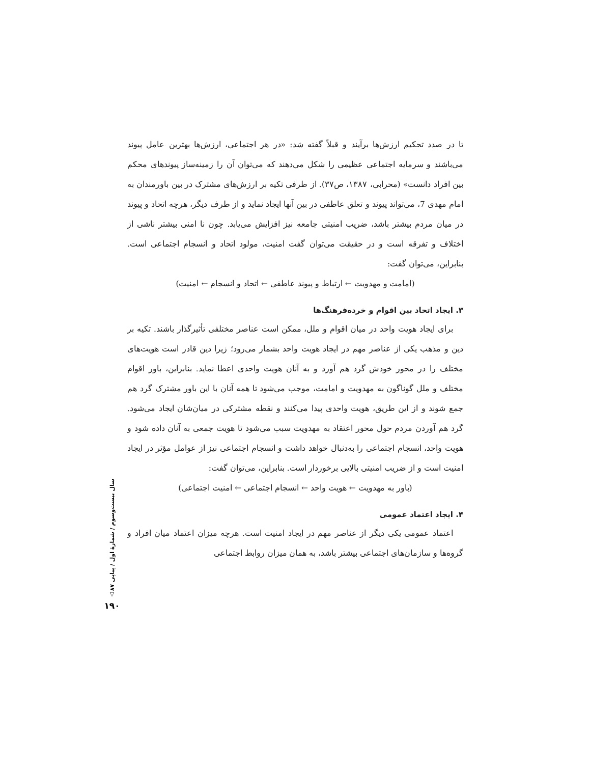تا در صدد تحکیم ارزش‌ها برآیند و قبلاً گفته شد: «در هر اجتماعی، ارزش‌ها بهترین عامل پیوند می‌باشند و سرمایه اجتماعی عظیمی را شکل می‌دهند که می‌توان آن را زمینه‌ساز پیوندهای محکم بین افراد دانست» (محرابی، ۱۳۸۷، ص۳۷). از طرفی تکیه بر ارزش‌های مشترک در بین باورمندان به امام مهدی 7، می‌تواند پیوند و تعلق عاطفی در بین آنها ایجاد نماید و از طرف دیگر، هرچه اتحاد و پیوند در میان مردم بیشتر باشد، ضریب امنیتی جامعه نیز افزایش می‌یابد. چون نا امنی بیشتر ناشی از اختلاف و تفرقه است و در حقیقت می‌توان گفت امنیت، مولود اتحاد و انسجام اجتماعی است. بنابراین، می‌توان گفت:
(امامت و مهدویت ← ارتباط و پیوند عاطفی ← اتحاد و انسجام ← امنیت)
۳. ایجاد اتحاد بین اقوام و خرده‌فرهنگ‌ها
برای ایجاد هویت واحد در میان اقوام و ملل، ممکن است عناصر مختلفی تأثیرگذار باشند. تکیه بر دین و مذهب یکی از عناصر مهم در ایجاد هویت واحد بشمار می‌رود؛ زیرا دین قادر است هویت‌های مختلف را در محور خودش گرد هم آورد و به آنان هویت واحدی اعطا نماید. بنابراین، باور اقوام مختلف و ملل گوناگون به مهدویت و امامت، موجب می‌شود تا همه آنان با این باور مشترک گرد هم جمع شوند و از این طریق، هویت واحدی پیدا می‌کنند و نقطه مشترکی در میان‌شان ایجاد می‌شود. گرد هم آوردن مردم حول محور اعتقاد به مهدویت سبب می‌شود تا هویت جمعی به آنان داده شود و هویت واحد، انسجام اجتماعی را به‌دنبال خواهد داشت و انسجام اجتماعی نیز از عوامل مؤثر در ایجاد امنیت است و از ضریب امنیتی بالایی برخوردار است. بنابراین، می‌توان گفت:
(باور به مهدویت ← هویت واحد ← انسجام اجتماعی ← امنیت اجتماعی)
۴. ایجاد اعتماد عمومی
اعتماد عمومی یکی دیگر از عناصر مهم در ایجاد امنیت است. هرچه میزان اعتماد میان افراد و گروه‌ها و سازمان‌های اجتماعی بیشتر باشد، به همان میزان روابط اجتماعی
سال بیست‌وسوم / شمارهٔ اول / پیاپی ۸۷
▽
۱۹۰